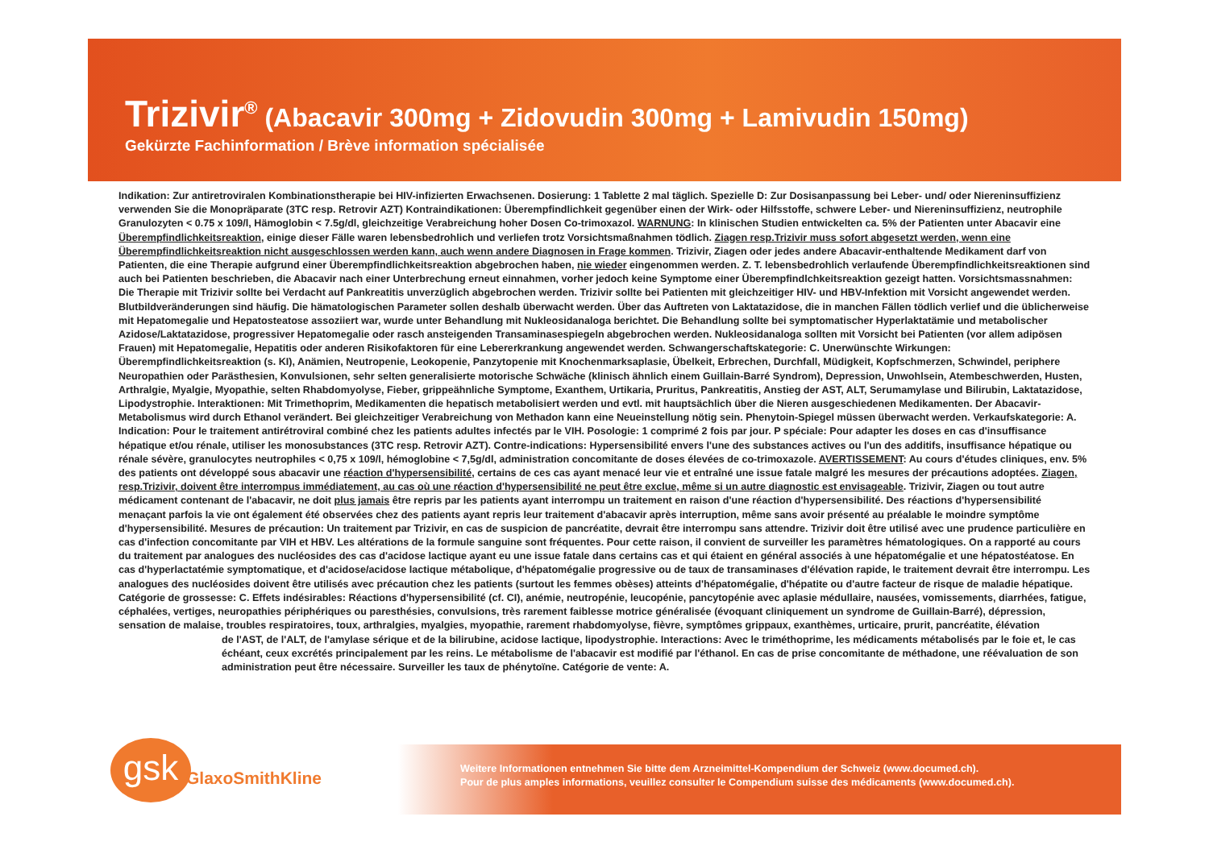Trizivir<sup>®</sup> (Abacavir 300mg + Zidovudin 300mg + Lamivudin 150mg)
Gekürzte Fachinformation / Brève information spécialisée
Indikation: Zur antiretroviralen Kombinationstherapie bei HIV-infizierten Erwachsenen. Dosierung: 1 Tablette 2 mal täglich. Spezielle D: Zur Dosisanpassung bei Leber- und/ oder Niereninsuffizienz verwenden Sie die Monopräparate (3TC resp. Retrovir AZT) Kontraindikationen: Überempfindlichkeit gegenüber einen der Wirk- oder Hilfsstoffe, schwere Leber- und Niereninsuffizienz, neutrophile Granulozyten < 0.75 x 109/l, Hämoglobin < 7.5g/dl, gleichzeitige Verabreichung hoher Dosen Co-trimoxazol. WARNUNG: In klinischen Studien entwickelten ca. 5% der Patienten unter Abacavir eine Überempfindlichkeitsreaktion, einige dieser Fälle waren lebensbedrohlich und verliefen trotz Vorsichtsmaßnahmen tödlich. Ziagen resp.Trizivir muss sofort abgesetzt werden, wenn eine Überempfindlichkeitsreaktion nicht ausgeschlossen werden kann, auch wenn andere Diagnosen in Frage kommen. Trizivir, Ziagen oder jedes andere Abacavir-enthaltende Medikament darf von Patienten, die eine Therapie aufgrund einer Überempfindlichkeitsreaktion abgebrochen haben, nie wieder eingenommen werden. Z. T. lebensbedrohlich verlaufende Überempfindlichkeitsreaktionen sind auch bei Patienten beschrieben, die Abacavir nach einer Unterbrechung erneut einnahmen, vorher jedoch keine Symptome einer Überempfindlchkeitsreaktion gezeigt hatten. Vorsichtsmassnahmen: Die Therapie mit Trizivir sollte bei Verdacht auf Pankreatitis unverzüglich abgebrochen werden. Trizivir sollte bei Patienten mit gleichzeitiger HIV- und HBV-Infektion mit Vorsicht angewendet werden. Blutbildveränderungen sind häufig. Die hämatologischen Parameter sollen deshalb überwacht werden. Über das Auftreten von Laktatazidose, die in manchen Fällen tödlich verlief und die üblicherweise mit Hepatomegalie und Hepatosteatose assoziiert war, wurde unter Behandlung mit Nukleosidanaloga berichtet. Die Behandlung sollte bei symptomatischer Hyperlaktatämie und metabolischer Azidose/Laktatazidose, progressiver Hepatomegalie oder rasch ansteigenden Transaminasespiegeln abgebrochen werden. Nukleosidanaloga sollten mit Vorsicht bei Patienten (vor allem adipösen Frauen) mit Hepatomegalie, Hepatitis oder anderen Risikofaktoren für eine Lebererkrankung angewendet werden. Schwangerschaftskategorie: C. Unerwünschte Wirkungen: Überempfindlichkeitsreaktion (s. KI), Anämien, Neutropenie, Leokopenie, Panzytopenie mit Knochenmarksaplasie, Übelkeit, Erbrechen, Durchfall, Müdigkeit, Kopfschmerzen, Schwindel, periphere Neuropathien oder Parästhesien, Konvulsionen, sehr selten generalisierte motorische Schwäche (klinisch ähnlich einem Guillain-Barré Syndrom), Depression, Unwohlsein, Atembeschwerden, Husten, Arthralgie, Myalgie, Myopathie, selten Rhabdomyolyse, Fieber, grippeähnliche Symptome, Exanthem, Urtikaria, Pruritus, Pankreatitis, Anstieg der AST, ALT, Serumamylase und Bilirubin, Laktatazidose, Lipodystrophie. Interaktionen: Mit Trimethoprim, Medikamenten die hepatisch metabolisiert werden und evtl. mit hauptsächlich über die Nieren ausgeschiedenen Medikamenten. Der Abacavir-Metabolismus wird durch Ethanol verändert. Bei gleichzeitiger Verabreichung von Methadon kann eine Neueinstellung nötig sein. Phenytoin-Spiegel müssen überwacht werden. Verkaufskategorie: A.
Indication: Pour le traitement antirétroviral combiné chez les patients adultes infectés par le VIH. Posologie: 1 comprimé 2 fois par jour. P spéciale: Pour adapter les doses en cas d'insuffisance hépatique et/ou rénale, utiliser les monosubstances (3TC resp. Retrovir AZT). Contre-indications: Hypersensibilité envers l'une des substances actives ou l'un des additifs, insuffisance hépatique ou rénale sévère, granulocytes neutrophiles < 0,75 x 109/l, hémoglobine < 7,5g/dl, administration concomitante de doses élevées de co-trimoxazole. AVERTISSEMENT: Au cours d'études cliniques, env. 5% des patients ont développé sous abacavir une réaction d'hypersensibilité, certains de ces cas ayant menacé leur vie et entraîné une issue fatale malgré les mesures der précautions adoptées. Ziagen, resp.Trizivir, doivent être interrompus immédiatement, au cas où une réaction d'hypersensibilité ne peut être exclue, même si un autre diagnostic est envisageable. Trizivir, Ziagen ou tout autre médicament contenant de l'abacavir, ne doit plus jamais être repris par les patients ayant interrompu un traitement en raison d'une réaction d'hypersensibilité. Des réactions d'hypersensibilité menaçant parfois la vie ont également été observées chez des patients ayant repris leur traitement d'abacavir après interruption, même sans avoir présenté au préalable le moindre symptôme d'hypersensibilité. Mesures de précaution: Un traitement par Trizivir, en cas de suspicion de pancréatite, devrait être interrompu sans attendre. Trizivir doit être utilisé avec une prudence particulière en cas d'infection concomitante par VIH et HBV. Les altérations de la formule sanguine sont fréquentes. Pour cette raison, il convient de surveiller les paramètres hématologiques. On a rapporté au cours du traitement par analogues des nucléosides des cas d'acidose lactique ayant eu une issue fatale dans certains cas et qui étaient en général associés à une hépatomégalie et une hépatostéatose. En cas d'hyperlactatémie symptomatique, et d'acidose/acidose lactique métabolique, d'hépatomégalie progressive ou de taux de transaminases d'élévation rapide, le traitement devrait être interrompu. Les analogues des nucléosides doivent être utilisés avec précaution chez les patients (surtout les femmes obèses) atteints d'hépatomégalie, d'hépatite ou d'autre facteur de risque de maladie hépatique. Catégorie de grossesse: C. Effets indésirables: Réactions d'hypersensibilité (cf. CI), anémie, neutropénie, leucopénie, pancytopénie avec aplasie médullaire, nausées, vomissements, diarrhées, fatigue, céphalées, vertiges, neuropathies périphériques ou paresthésies, convulsions, très rarement faiblesse motrice généralisée (évoquant cliniquement un syndrome de Guillain-Barré), dépression, sensation de malaise, troubles respiratoires, toux, arthralgies, myalgies, myopathie, rarement rhabdomyolyse, fièvre, symptômes grippaux, exanthèmes, urticaire, prurit, pancréatite, élévation
de l'AST, de l'ALT, de l'amylase sérique et de la bilirubine, acidose lactique, lipodystrophie. Interactions: Avec le triméthoprime, les médicaments métabolisés par le foie et, le cas échéant, ceux excrétés principalement par les reins. Le métabolisme de l'abacavir est modifié par l'éthanol. En cas de prise concomitante de méthadone, une réévaluation de son administration peut être nécessaire. Surveiller les taux de phénytoïne. Catégorie de vente: A.
gsk GlaxoSmithKline
Weitere Informationen entnehmen Sie bitte dem Arzneimittel-Kompendium der Schweiz (www.documed.ch).
Pour de plus amples informations, veuillez consulter le Compendium suisse des médicaments (www.documed.ch).